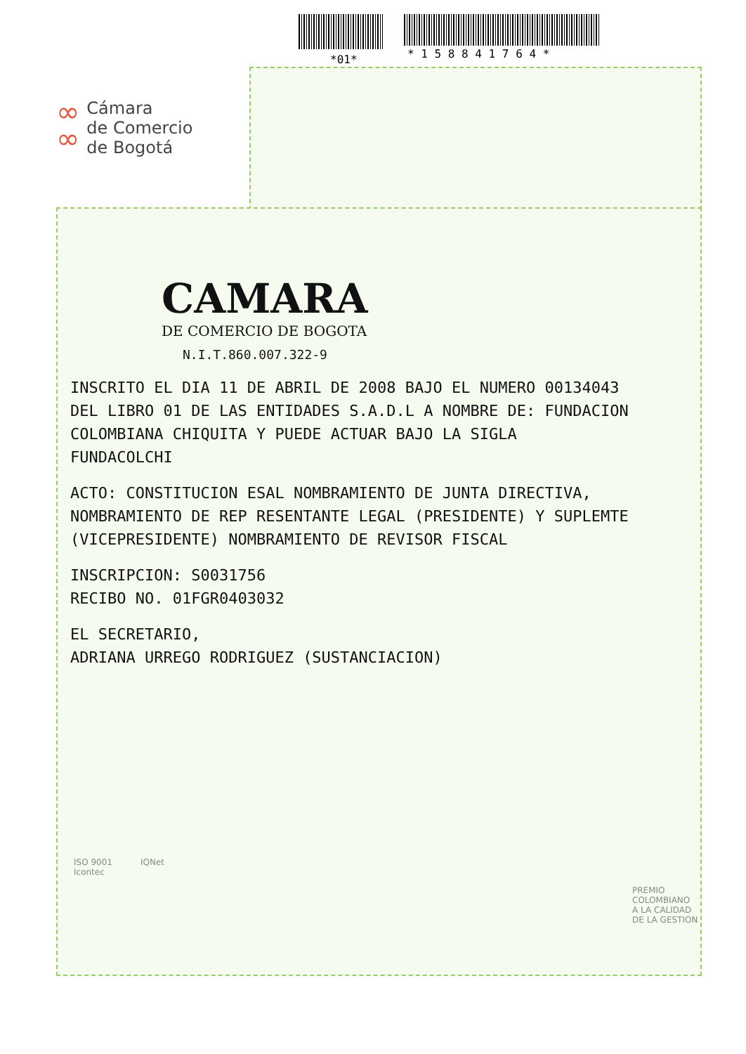*01* * 1 5 8 8 4 1 7 6 4 *
∞
∞
Cámara
de Comercio
de Bogotá
CAMARA
DE COMERCIO DE BOGOTA
N.I.T.860.007.322-9
INSCRITO EL DIA 11 DE ABRIL DE 2008 BAJO EL NUMERO 00134043
DEL LIBRO 01 DE LAS ENTIDADES S.A.D.L A NOMBRE DE: FUNDACION
COLOMBIANA CHIQUITA Y PUEDE ACTUAR BAJO LA SIGLA
FUNDACOLCHI
ACTO: CONSTITUCION ESAL NOMBRAMIENTO DE JUNTA DIRECTIVA,
NOMBRAMIENTO DE REP RESENTANTE LEGAL (PRESIDENTE) Y SUPLEMTE
(VICEPRESIDENTE) NOMBRAMIENTO DE REVISOR FISCAL
INSCRIPCION: S0031756
RECIBO NO. 01FGR0403032
EL SECRETARIO,
ADRIANA URREGO RODRIGUEZ (SUSTANCIACION)
ISO 9001
Icontec
IQNet
PREMIO
COLOMBIANO
A LA CALIDAD
DE LA GESTION